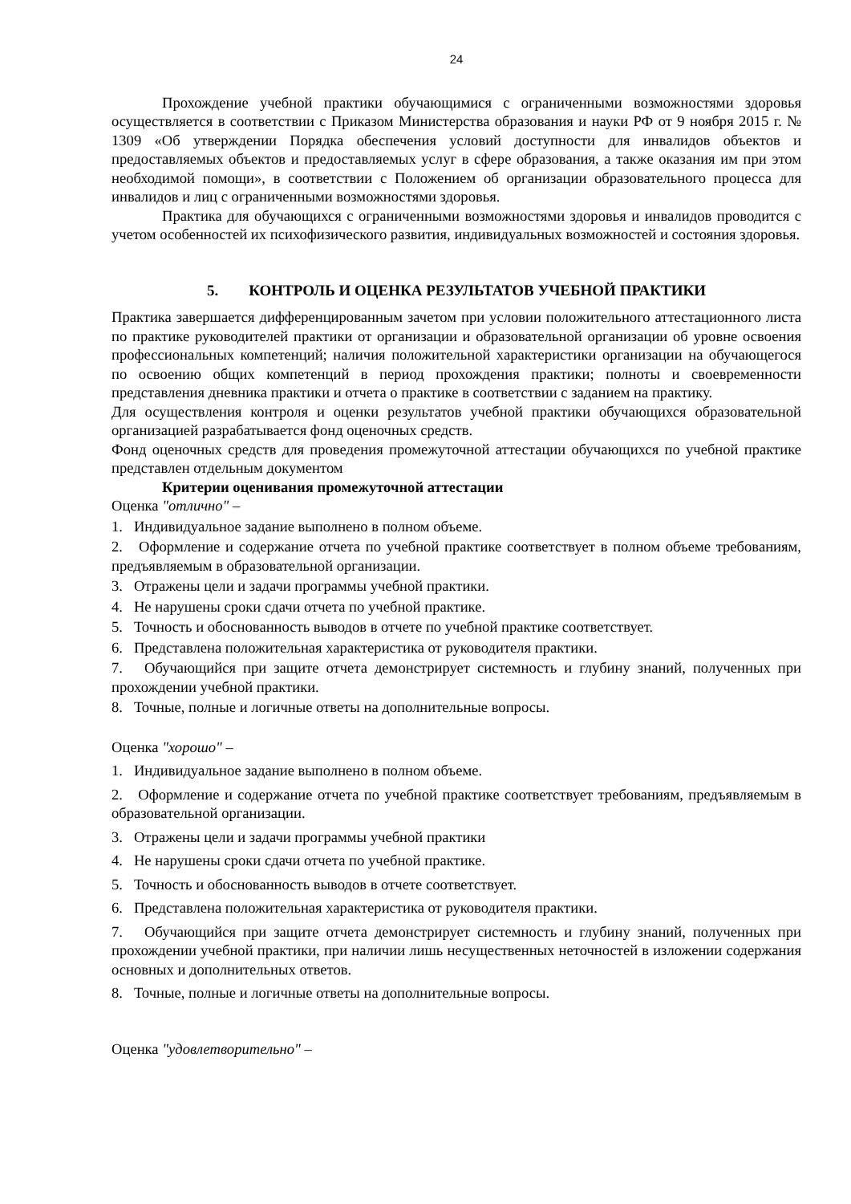24
Прохождение учебной практики обучающимися с ограниченными возможностями здоровья осуществляется в соответствии с Приказом Министерства образования и науки РФ от 9 ноября 2015 г. № 1309 «Об утверждении Порядка обеспечения условий доступности для инвалидов объектов и предоставляемых объектов и предоставляемых услуг в сфере образования, а также оказания им при этом необходимой помощи», в соответствии с Положением об организации образовательного процесса для инвалидов и лиц с ограниченными возможностями здоровья.
Практика для обучающихся с ограниченными возможностями здоровья и инвалидов проводится с учетом особенностей их психофизического развития, индивидуальных возможностей и состояния здоровья.
5. КОНТРОЛЬ И ОЦЕНКА РЕЗУЛЬТАТОВ УЧЕБНОЙ ПРАКТИКИ
Практика завершается дифференцированным зачетом при условии положительного аттестационного листа по практике руководителей практики от организации и образовательной организации об уровне освоения профессиональных компетенций; наличия положительной характеристики организации на обучающегося по освоению общих компетенций в период прохождения практики; полноты и своевременности представления дневника практики и отчета о практике в соответствии с заданием на практику.
Для осуществления контроля и оценки результатов учебной практики обучающихся образовательной организацией разрабатывается фонд оценочных средств.
Фонд оценочных средств для проведения промежуточной аттестации обучающихся по учебной практике представлен отдельным документом
Критерии оценивания промежуточной аттестации
Оценка "отлично" –
1. Индивидуальное задание выполнено в полном объеме.
2. Оформление и содержание отчета по учебной практике соответствует в полном объеме требованиям, предъявляемым в образовательной организации.
3. Отражены цели и задачи программы учебной практики.
4. Не нарушены сроки сдачи отчета по учебной практике.
5. Точность и обоснованность выводов в отчете по учебной практике соответствует.
6. Представлена положительная характеристика от руководителя практики.
7. Обучающийся при защите отчета демонстрирует системность и глубину знаний, полученных при прохождении учебной практики.
8. Точные, полные и логичные ответы на дополнительные вопросы.
Оценка "хорошо" –
1. Индивидуальное задание выполнено в полном объеме.
2. Оформление и содержание отчета по учебной практике соответствует требованиям, предъявляемым в образовательной организации.
3. Отражены цели и задачи программы учебной практики
4. Не нарушены сроки сдачи отчета по учебной практике.
5. Точность и обоснованность выводов в отчете соответствует.
6. Представлена положительная характеристика от руководителя практики.
7. Обучающийся при защите отчета демонстрирует системность и глубину знаний, полученных при прохождении учебной практики, при наличии лишь несущественных неточностей в изложении содержания основных и дополнительных ответов.
8. Точные, полные и логичные ответы на дополнительные вопросы.
Оценка "удовлетворительно" –